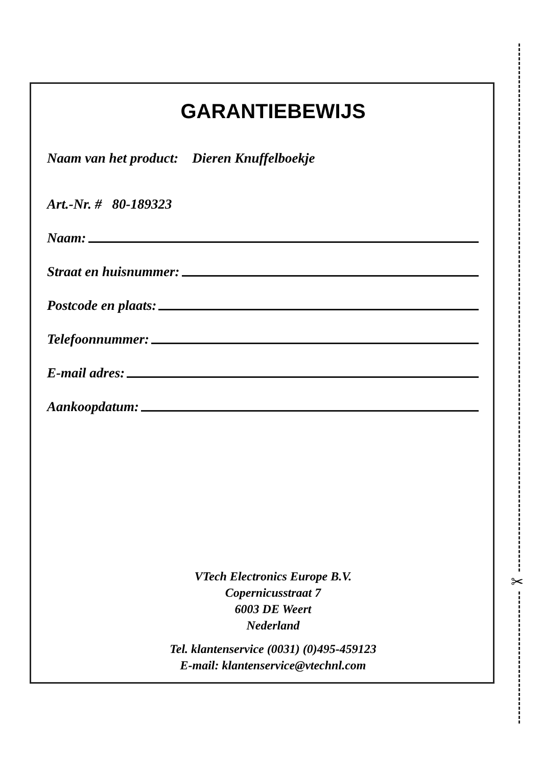✂
GARANTIEBEWIJS
Naam van het product: Dieren Knuffelboekje
Art.-Nr. # 80-189323
Naam:
Straat en huisnummer:
Postcode en plaats:
Telefoonnummer:
E-mail adres:
Aankoopdatum:
VTech Electronics Europe B.V.
Copernicusstraat 7
6003 DE Weert
Nederland
Tel. klantenservice (0031) (0)495-459123
E-mail: klantenservice@vtechnl.com